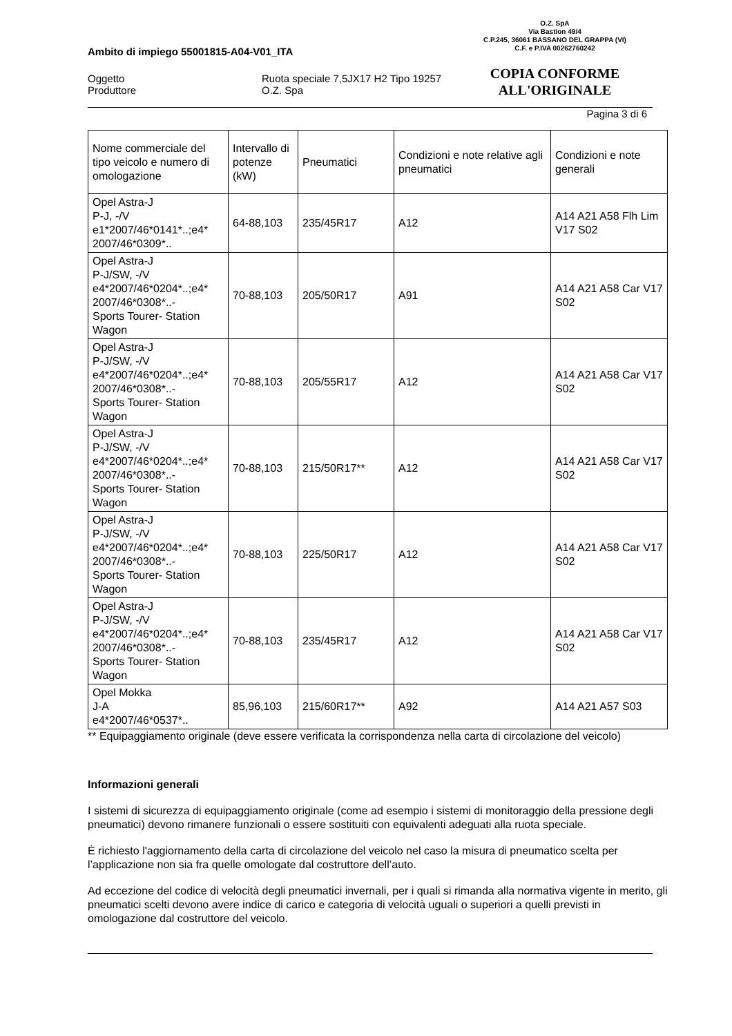O.Z. SpA
Via Bastion 49/4
C.P.245, 36061 BASSANO DEL GRAPPA (VI)
C.F. e P.IVA 00262760242
COPIA CONFORME
ALL'ORIGINALE
Ambito di impiego 55001815-A04-V01_ITA
Oggetto
Produttore
Ruota speciale 7,5JX17 H2 Tipo 19257
O.Z. Spa
Pagina 3 di 6
| Nome commerciale del tipo veicolo e numero di omologazione | Intervallo di potenze (kW) | Pneumatici | Condizioni e note relative agli pneumatici | Condizioni e note generali |
| Opel Astra-J P-J, -/V e1*2007/46*0141*..;e4* 2007/46*0309*.. | 64-88,103 | 235/45R17 | A12 | A14 A21 A58 Flh Lim V17 S02 |
| Opel Astra-J P-J/SW, -/V e4*2007/46*0204*..;e4* 2007/46*0308*..- Sports Tourer- Station Wagon | 70-88,103 | 205/50R17 | A91 | A14 A21 A58 Car V17 S02 |
| Opel Astra-J P-J/SW, -/V e4*2007/46*0204*..;e4* 2007/46*0308*..- Sports Tourer- Station Wagon | 70-88,103 | 205/55R17 | A12 | A14 A21 A58 Car V17 S02 |
| Opel Astra-J P-J/SW, -/V e4*2007/46*0204*..;e4* 2007/46*0308*..- Sports Tourer- Station Wagon | 70-88,103 | 215/50R17** | A12 | A14 A21 A58 Car V17 S02 |
| Opel Astra-J P-J/SW, -/V e4*2007/46*0204*..;e4* 2007/46*0308*..- Sports Tourer- Station Wagon | 70-88,103 | 225/50R17 | A12 | A14 A21 A58 Car V17 S02 |
| Opel Astra-J P-J/SW, -/V e4*2007/46*0204*..;e4* 2007/46*0308*..- Sports Tourer- Station Wagon | 70-88,103 | 235/45R17 | A12 | A14 A21 A58 Car V17 S02 |
| Opel Mokka J-A e4*2007/46*0537*.. | 85,96,103 | 215/60R17** | A92 | A14 A21 A57 S03 |
** Equipaggiamento originale (deve essere verificata la corrispondenza nella carta di circolazione del veicolo)
Informazioni generali
I sistemi di sicurezza di equipaggiamento originale (come ad esempio i sistemi di monitoraggio della pressione degli pneumatici) devono rimanere funzionali o essere sostituiti con equivalenti adeguati alla ruota speciale.
È richiesto l'aggiornamento della carta di circolazione del veicolo nel caso la misura di pneumatico scelta per l’applicazione non sia fra quelle omologate dal costruttore dell’auto.
Ad eccezione del codice di velocità degli pneumatici invernali, per i quali si rimanda alla normativa vigente in merito, gli pneumatici scelti devono avere indice di carico e categoria di velocità uguali o superiori a quelli previsti in omologazione dal costruttore del veicolo.